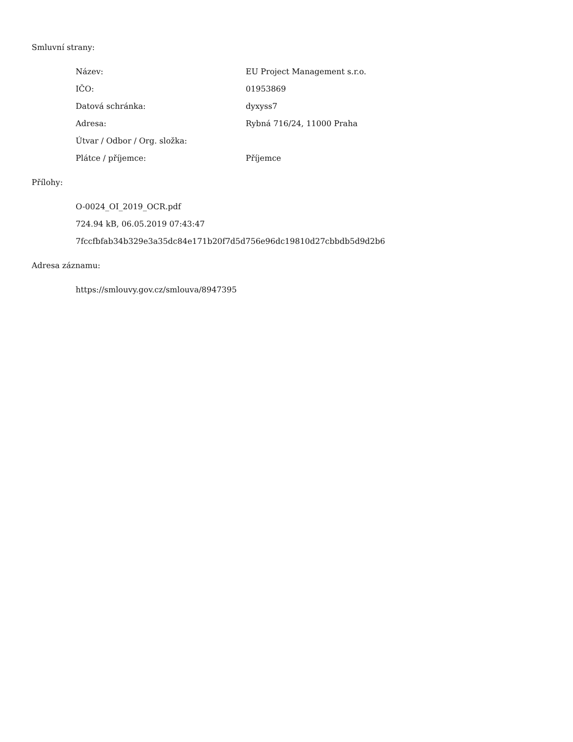Smluvní strany:
| Název: | EU Project Management s.r.o. |
| IČO: | 01953869 |
| Datová schránka: | dyxyss7 |
| Adresa: | Rybná 716/24, 11000 Praha |
| Útvar / Odbor / Org. složka: | |
| Plátce / příjemce: | Příjemce |
Přílohy:
O-0024_OI_2019_OCR.pdf
724.94 kB, 06.05.2019 07:43:47
7fccfbfab34b329e3a35dc84e171b20f7d5d756e96dc19810d27cbbdb5d9d2b6
Adresa záznamu:
https://smlouvy.gov.cz/smlouva/8947395